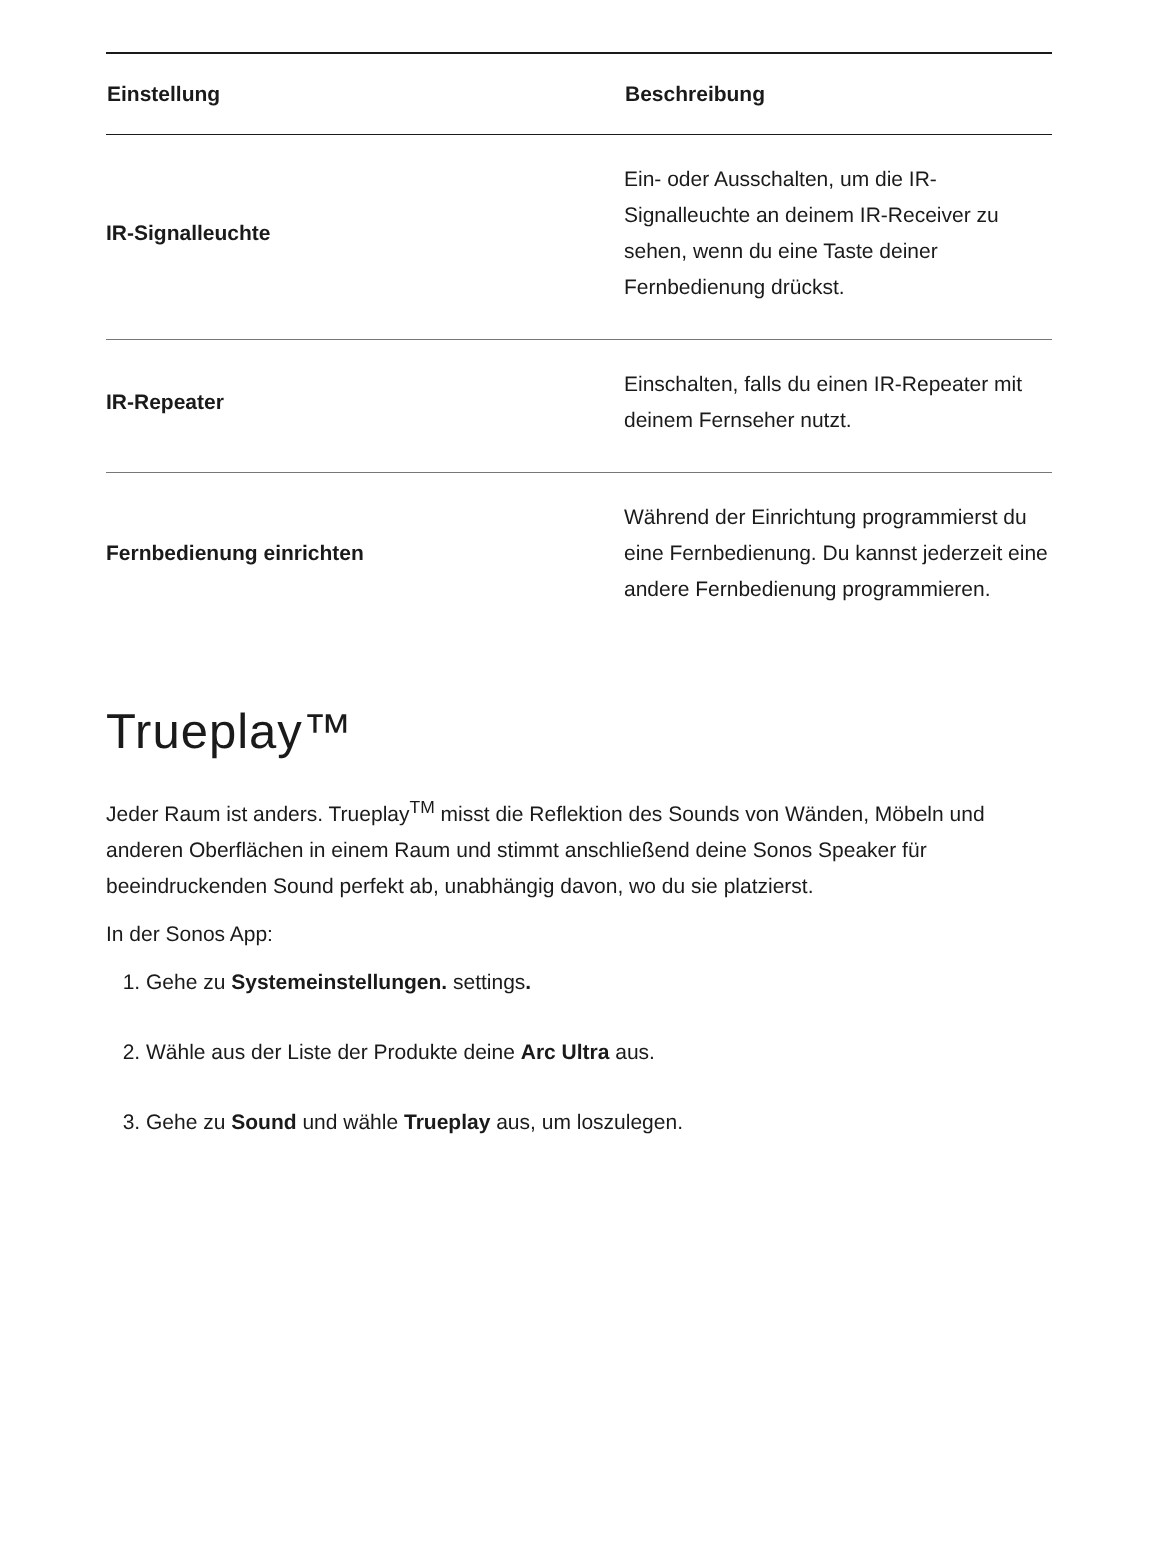| Einstellung | Beschreibung |
| --- | --- |
| IR-Signalleuchte | Ein- oder Ausschalten, um die IR-Signalleuchte an deinem IR-Receiver zu sehen, wenn du eine Taste deiner Fernbedienung drückst. |
| IR-Repeater | Einschalten, falls du einen IR-Repeater mit deinem Fernseher nutzt. |
| Fernbedienung einrichten | Während der Einrichtung programmierst du eine Fernbedienung. Du kannst jederzeit eine andere Fernbedienung programmieren. |
Trueplay™
Jeder Raum ist anders. Trueplay<sup>TM</sup> misst die Reflektion des Sounds von Wänden, Möbeln und anderen Oberflächen in einem Raum und stimmt anschließend deine Sonos Speaker für beeindruckenden Sound perfekt ab, unabhängig davon, wo du sie platzierst.
In der Sonos App:
1. Gehe zu Systemeinstellungen. settings.
2. Wähle aus der Liste der Produkte deine Arc Ultra aus.
3. Gehe zu Sound und wähle Trueplay aus, um loszulegen.